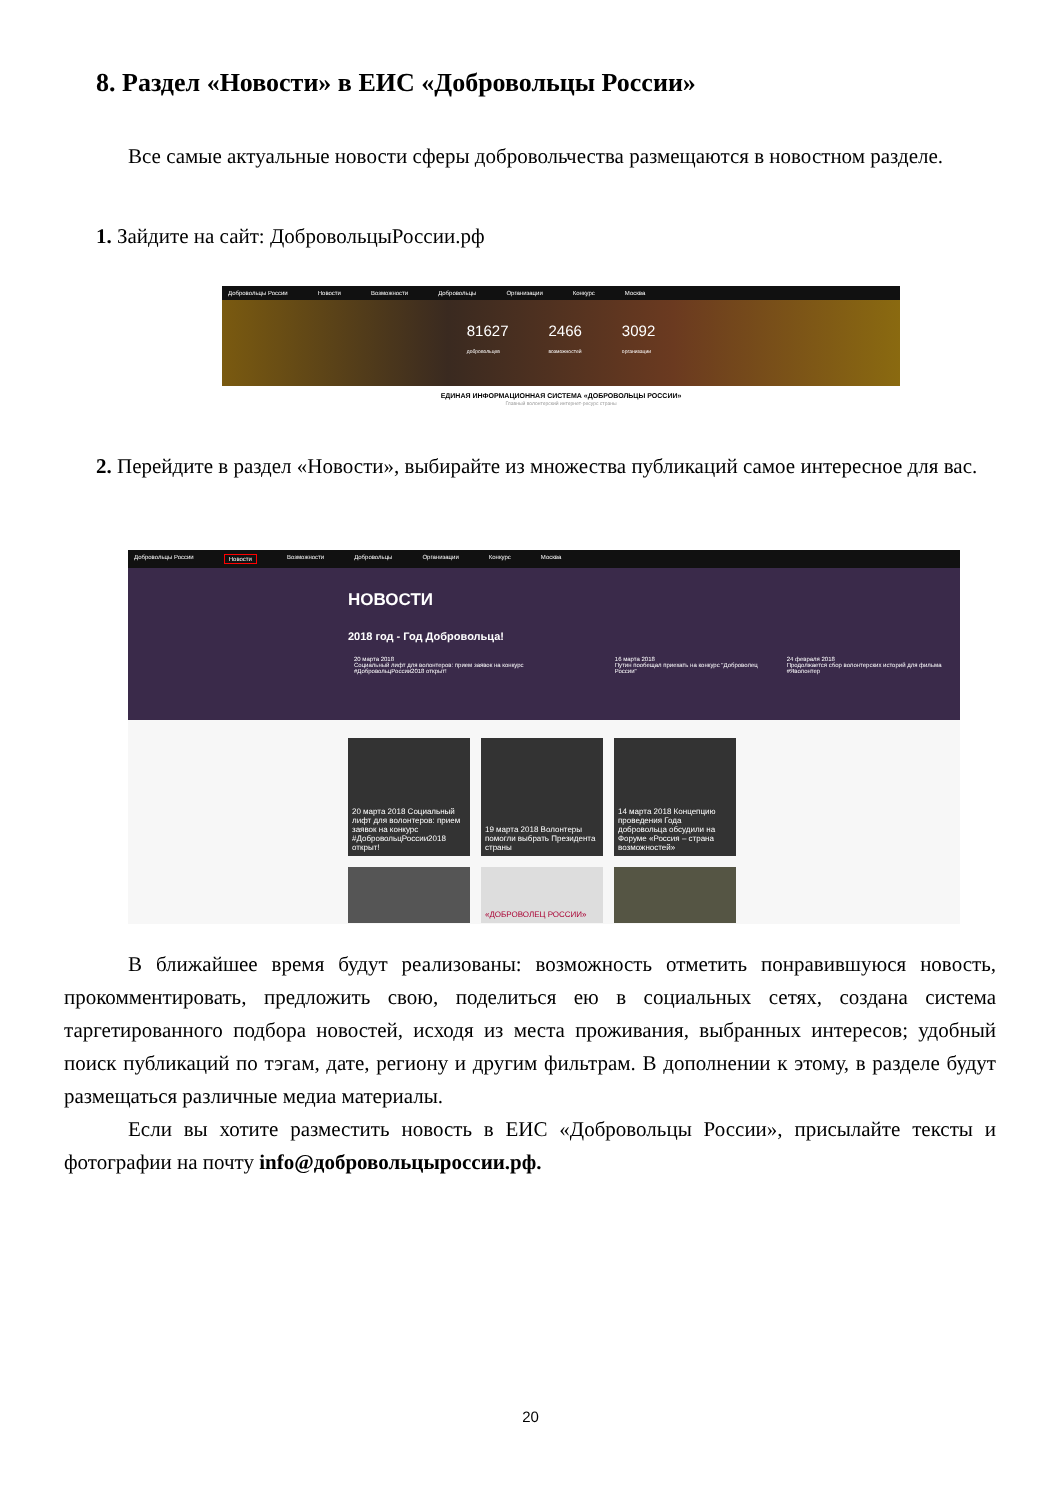8. Раздел «Новости» в ЕИС «Добровольцы России»
Все самые актуальные новости сферы добровольчества размещаются в новостном разделе.
1. Зайдите на сайт: ДобровольцыРоссии.рф
Добровольцы России Новости Возможности Добровольцы Организации Конкурс Москва
81627
добровольцев 2466
возможностей 3092
организации
ЕДИНАЯ ИНФОРМАЦИОННАЯ СИСТЕМА «ДОБРОВОЛЬЦЫ РОССИИ»
Главный волонтерский интернет-ресурс страны
2. Перейдите в раздел «Новости», выбирайте из множества публикаций самое интересное для вас.
Добровольцы России Новости Возможности Добровольцы Организации Конкурс Москва
НОВОСТИ
2018 год - Год Добровольца!
20 марта 2018
Социальный лифт для волонтеров: прием заявок на конкурс #ДобровольцРоссии2018 открыт! 16 марта 2018
Путин пообещал приехать на конкурс "Доброволец России" 24 февраля 2018
Продолжается сбор волонтерских историй для фильма #Яволонтер
20 марта 2018 Социальный лифт для волонтеров: прием заявок на конкурс #ДобровольцРоссии2018 открыт!
19 марта 2018 Волонтеры помогли выбрать Президента страны
14 марта 2018 Концепцию проведения Года добровольца обсудили на Форуме «Россия – страна возможностей»
«ДОБРОВОЛЕЦ РОССИИ»
В ближайшее время будут реализованы: возможность отметить понравившуюся новость, прокомментировать, предложить свою, поделиться ею в социальных сетях, создана система таргетированного подбора новостей, исходя из места проживания, выбранных интересов; удобный поиск публикаций по тэгам, дате, региону и другим фильтрам. В дополнении к этому, в разделе будут размещаться различные медиа материалы.
Если вы хотите разместить новость в ЕИС «Добровольцы России», присылайте тексты и фотографии на почту info@добровольцыроссии.рф.
20